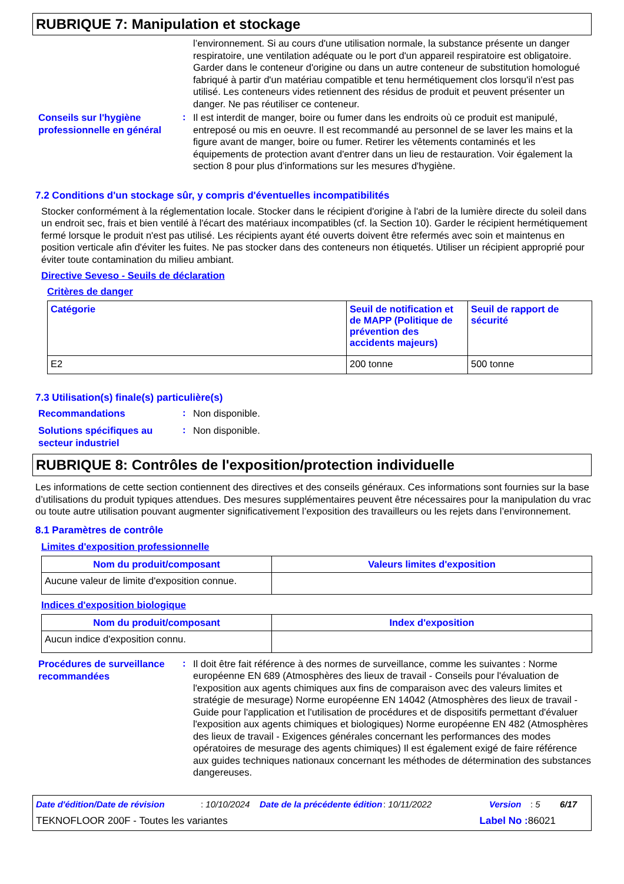RUBRIQUE 7: Manipulation et stockage
l’environnement. Si au cours d'une utilisation normale, la substance présente un danger respiratoire, une ventilation adéquate ou le port d'un appareil respiratoire est obligatoire. Garder dans le conteneur d'origine ou dans un autre conteneur de substitution homologué fabriqué à partir d'un matériau compatible et tenu hermétiquement clos lorsqu'il n'est pas utilisé. Les conteneurs vides retiennent des résidus de produit et peuvent présenter un danger. Ne pas réutiliser ce conteneur.
Conseils sur l'hygiène professionnelle en général
:
Il est interdit de manger, boire ou fumer dans les endroits où ce produit est manipulé, entreposé ou mis en oeuvre. Il est recommandé au personnel de se laver les mains et la figure avant de manger, boire ou fumer. Retirer les vêtements contaminés et les équipements de protection avant d'entrer dans un lieu de restauration. Voir également la section 8 pour plus d'informations sur les mesures d'hygiène.
7.2 Conditions d'un stockage sûr, y compris d'éventuelles incompatibilités
Stocker conformément à la réglementation locale. Stocker dans le récipient d'origine à l'abri de la lumière directe du soleil dans un endroit sec, frais et bien ventilé à l'écart des matériaux incompatibles (cf. la Section 10). Garder le récipient hermétiquement fermé lorsque le produit n'est pas utilisé. Les récipients ayant été ouverts doivent être refermés avec soin et maintenus en position verticale afin d'éviter les fuites. Ne pas stocker dans des conteneurs non étiquetés. Utiliser un récipient approprié pour éviter toute contamination du milieu ambiant.
Directive Seveso - Seuils de déclaration
Critères de danger
| Catégorie | Seuil de notification et de MAPP (Politique de prévention des accidents majeurs) | Seuil de rapport de sécurité |
| --- | --- | --- |
| E2 | 200 tonne | 500 tonne |
7.3 Utilisation(s) finale(s) particulière(s)
Recommandations
:
Non disponible.
Solutions spécifiques au secteur industriel
:
Non disponible.
RUBRIQUE 8: Contrôles de l'exposition/protection individuelle
Les informations de cette section contiennent des directives et des conseils généraux. Ces informations sont fournies sur la base d’utilisations du produit typiques attendues. Des mesures supplémentaires peuvent être nécessaires pour la manipulation du vrac ou toute autre utilisation pouvant augmenter significativement l’exposition des travailleurs ou les rejets dans l’environnement.
8.1 Paramètres de contrôle
Limites d'exposition professionnelle
| Nom du produit/composant | Valeurs limites d'exposition |
| --- | --- |
| Aucune valeur de limite d'exposition connue. | |
Indices d'exposition biologique
| Nom du produit/composant | Index d'exposition |
| --- | --- |
| Aucun indice d'exposition connu. | |
Procédures de surveillance recommandées
:
Il doit être fait référence à des normes de surveillance, comme les suivantes : Norme européenne EN 689 (Atmosphères des lieux de travail - Conseils pour l'évaluation de l'exposition aux agents chimiques aux fins de comparaison avec des valeurs limites et stratégie de mesurage) Norme européenne EN 14042 (Atmosphères des lieux de travail - Guide pour l'application et l'utilisation de procédures et de dispositifs permettant d'évaluer l'exposition aux agents chimiques et biologiques) Norme européenne EN 482 (Atmosphères des lieux de travail - Exigences générales concernant les performances des modes opératoires de mesurage des agents chimiques) Il est également exigé de faire référence aux guides techniques nationaux concernant les méthodes de détermination des substances dangereuses.
Date d'édition/Date de révision: 10/10/2024 Date de la précédente édition: 10/11/2022 Version: 5 6/17
TEKNOFLOOR 200F - Toutes les variantes Label No : 86021